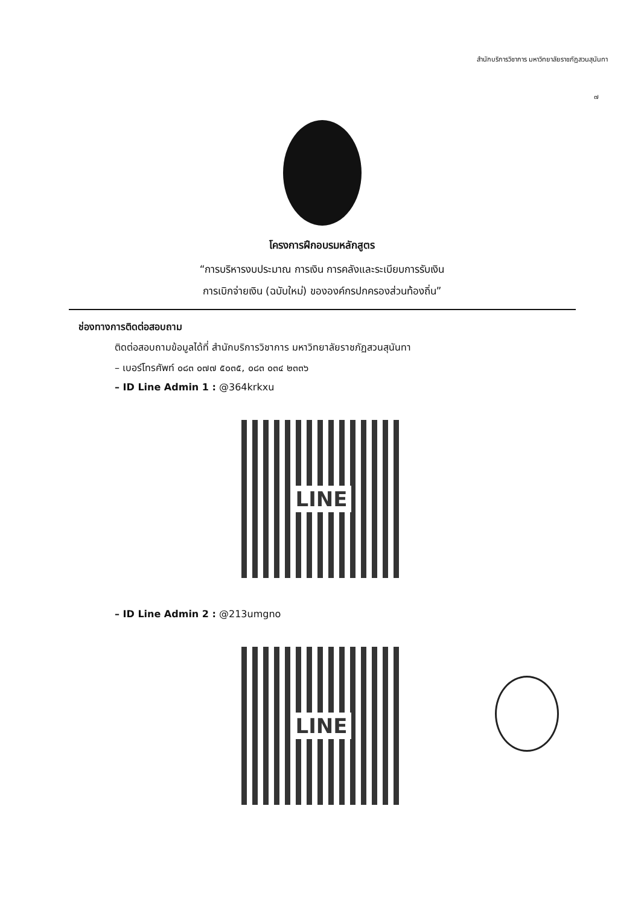สำนักบริการวิชาการ มหาวิทยาลัยราชภัฏสวนสุนันทา
๗
โครงการฝึกอบรมหลักสูตร
“การบริหารงบประมาณ การเงิน การคลังและระเบียบการรับเงิน
การเบิกจ่ายเงิน (ฉบับใหม่) ขององค์กรปกครองส่วนท้องถิ่น”
ช่องทางการติดต่อสอบถาม
ติดต่อสอบถามข้อมูลได้ที่ สำนักบริการวิชาการ มหาวิทยาลัยราชภัฏสวนสุนันทา
– เบอร์โทรศัพท์ ๐๘๓ ๐๗๗ ๕๐๓๕, ๐๘๓ ๐๓๔ ๒๓๓๖
– ID Line Admin 1 : @364krkxu
LINE
– ID Line Admin 2 : @213umgno
LINE